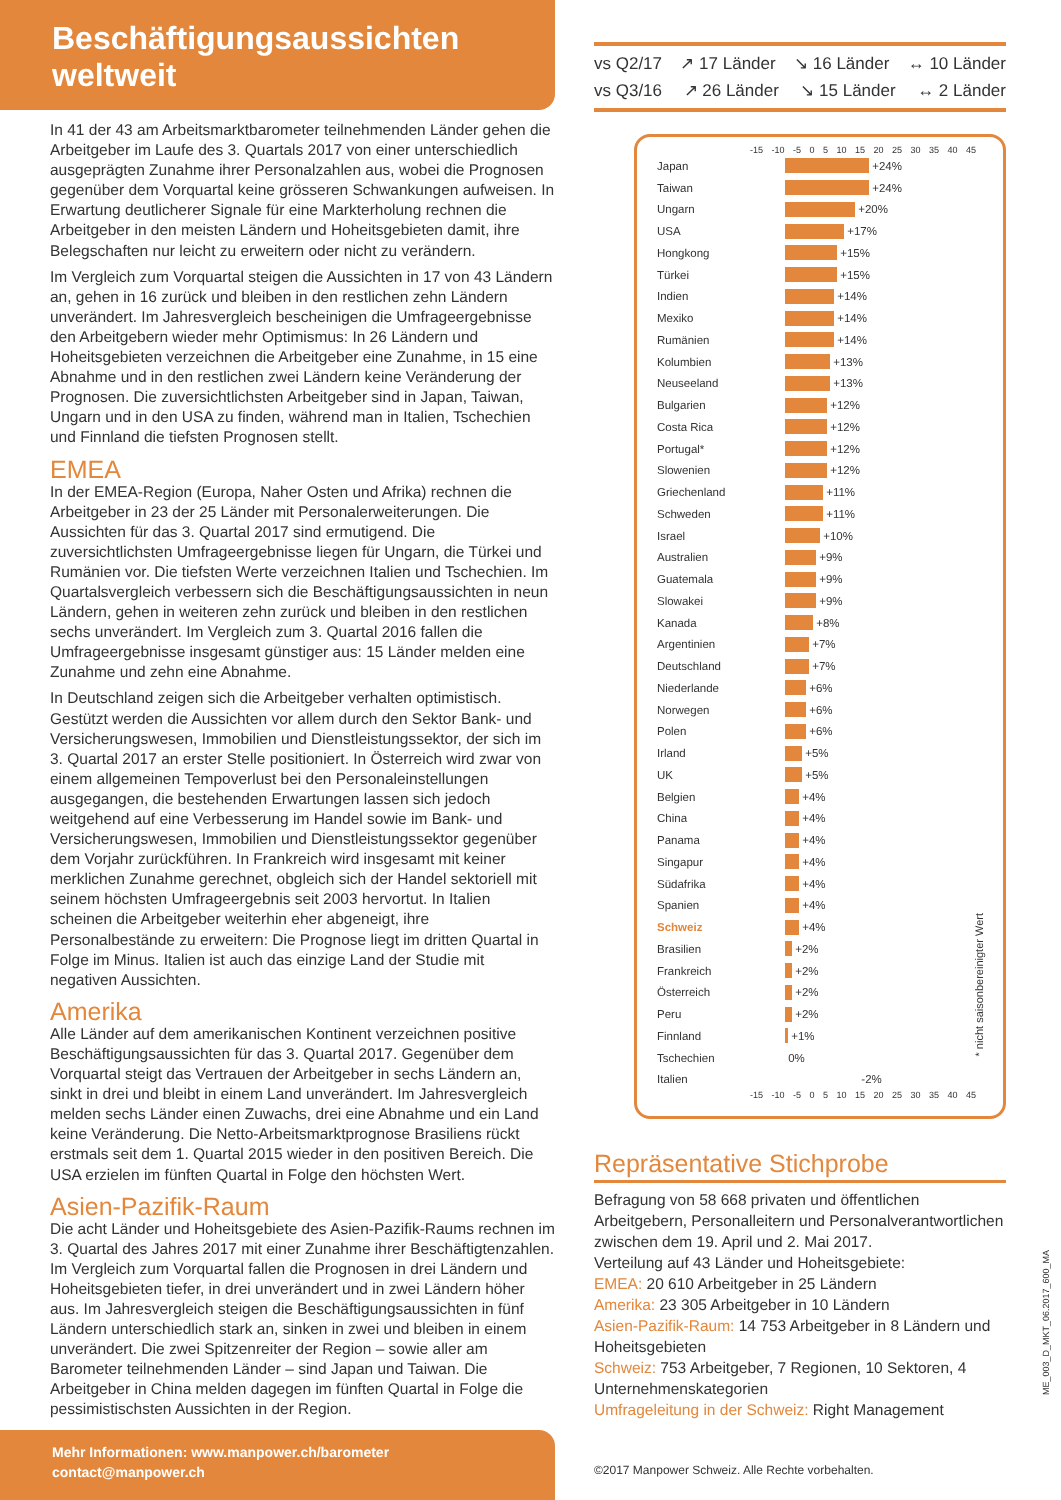Beschäftigungsaussichten weltweit
In 41 der 43 am Arbeitsmarktbarometer teilnehmenden Länder gehen die Arbeitgeber im Laufe des 3. Quartals 2017 von einer unterschiedlich ausgeprägten Zunahme ihrer Personalzahlen aus, wobei die Prognosen gegenüber dem Vorquartal keine grösseren Schwankungen aufweisen. In Erwartung deutlicherer Signale für eine Markterholung rechnen die Arbeitgeber in den meisten Ländern und Hoheitsgebieten damit, ihre Belegschaften nur leicht zu erweitern oder nicht zu verändern.
Im Vergleich zum Vorquartal steigen die Aussichten in 17 von 43 Ländern an, gehen in 16 zurück und bleiben in den restlichen zehn Ländern unverändert. Im Jahresvergleich bescheinigen die Umfrageergebnisse den Arbeitgebern wieder mehr Optimismus: In 26 Ländern und Hoheitsgebieten verzeichnen die Arbeitgeber eine Zunahme, in 15 eine Abnahme und in den restlichen zwei Ländern keine Veränderung der Prognosen. Die zuversichtlichsten Arbeitgeber sind in Japan, Taiwan, Ungarn und in den USA zu finden, während man in Italien, Tschechien und Finnland die tiefsten Prognosen stellt.
EMEA
In der EMEA-Region (Europa, Naher Osten und Afrika) rechnen die Arbeitgeber in 23 der 25 Länder mit Personalerweiterungen. Die Aussichten für das 3. Quartal 2017 sind ermutigend. Die zuversichtlichsten Umfrageergebnisse liegen für Ungarn, die Türkei und Rumänien vor. Die tiefsten Werte verzeichnen Italien und Tschechien. Im Quartalsvergleich verbessern sich die Beschäftigungsaussichten in neun Ländern, gehen in weiteren zehn zurück und bleiben in den restlichen sechs unverändert. Im Vergleich zum 3. Quartal 2016 fallen die Umfrageergebnisse insgesamt günstiger aus: 15 Länder melden eine Zunahme und zehn eine Abnahme.
In Deutschland zeigen sich die Arbeitgeber verhalten optimistisch. Gestützt werden die Aussichten vor allem durch den Sektor Bank- und Versicherungswesen, Immobilien und Dienstleistungssektor, der sich im 3. Quartal 2017 an erster Stelle positioniert. In Österreich wird zwar von einem allgemeinen Tempoverlust bei den Personaleinstellungen ausgegangen, die bestehenden Erwartungen lassen sich jedoch weitgehend auf eine Verbesserung im Handel sowie im Bank- und Versicherungswesen, Immobilien und Dienstleistungssektor gegenüber dem Vorjahr zurückführen. In Frankreich wird insgesamt mit keiner merklichen Zunahme gerechnet, obgleich sich der Handel sektoriell mit seinem höchsten Umfrageergebnis seit 2003 hervortut. In Italien scheinen die Arbeitgeber weiterhin eher abgeneigt, ihre Personalbestände zu erweitern: Die Prognose liegt im dritten Quartal in Folge im Minus. Italien ist auch das einzige Land der Studie mit negativen Aussichten.
Amerika
Alle Länder auf dem amerikanischen Kontinent verzeichnen positive Beschäftigungsaussichten für das 3. Quartal 2017. Gegenüber dem Vorquartal steigt das Vertrauen der Arbeitgeber in sechs Ländern an, sinkt in drei und bleibt in einem Land unverändert. Im Jahresvergleich melden sechs Länder einen Zuwachs, drei eine Abnahme und ein Land keine Veränderung. Die Netto-Arbeitsmarktprognose Brasiliens rückt erstmals seit dem 1. Quartal 2015 wieder in den positiven Bereich. Die USA erzielen im fünften Quartal in Folge den höchsten Wert.
Asien-Pazifik-Raum
Die acht Länder und Hoheitsgebiete des Asien-Pazifik-Raums rechnen im 3. Quartal des Jahres 2017 mit einer Zunahme ihrer Beschäftigtenzahlen. Im Vergleich zum Vorquartal fallen die Prognosen in drei Ländern und Hoheitsgebieten tiefer, in drei unverändert und in zwei Ländern höher aus. Im Jahresvergleich steigen die Beschäftigungsaussichten in fünf Ländern unterschiedlich stark an, sinken in zwei und bleiben in einem unverändert. Die zwei Spitzenreiter der Region – sowie aller am Barometer teilnehmenden Länder – sind Japan und Taiwan. Die Arbeitgeber in China melden dagegen im fünften Quartal in Folge die pessimistischsten Aussichten in der Region.
Mehr Informationen: www.manpower.ch/barometer
contact@manpower.ch
vs Q2/17 ↗ 17 Länder ↘ 16 Länder ↔ 10 Länder
vs Q3/16 ↗ 26 Länder ↘ 15 Länder ↔ 2 Länder
-15 -10 -5 0 5 10 15 20 25 30 35 40 45
Japan +24%
Taiwan +24%
Ungarn +20%
USA +17%
Hongkong +15%
Türkei +15%
Indien +14%
Mexiko +14%
Rumänien +14%
Kolumbien +13%
Neuseeland +13%
Bulgarien +12%
Costa Rica +12%
Portugal* +12%
Slowenien +12%
Griechenland +11%
Schweden +11%
Israel +10%
Australien +9%
Guatemala +9%
Slowakei +9%
Kanada +8%
Argentinien +7%
Deutschland +7%
Niederlande +6%
Norwegen +6%
Polen +6%
Irland +5%
UK +5%
Belgien +4%
China +4%
Panama +4%
Singapur +4%
Südafrika +4%
Spanien +4%
Schweiz +4%
Brasilien +2%
Frankreich +2%
Österreich +2%
Peru +2%
Finnland +1%
Tschechien 0%
Italien -2%
-15 -10 -5 0 5 10 15 20 25 30 35 40 45
* nicht saisonbereinigter Wert
Repräsentative Stichprobe
Befragung von 58 668 privaten und öffentlichen Arbeitgebern, Personalleitern und Personalverantwortlichen zwischen dem 19. April und 2. Mai 2017.
Verteilung auf 43 Länder und Hoheitsgebiete:
EMEA: 20 610 Arbeitgeber in 25 Ländern
Amerika: 23 305 Arbeitgeber in 10 Ländern
Asien-Pazifik-Raum: 14 753 Arbeitgeber in 8 Ländern und Hoheitsgebieten
Schweiz: 753 Arbeitgeber, 7 Regionen, 10 Sektoren, 4 Unternehmenskategorien
Umfrageleitung in der Schweiz: Right Management
©2017 Manpower Schweiz. Alle Rechte vorbehalten.
ME_003_D_MKT_06.2017_600_MA